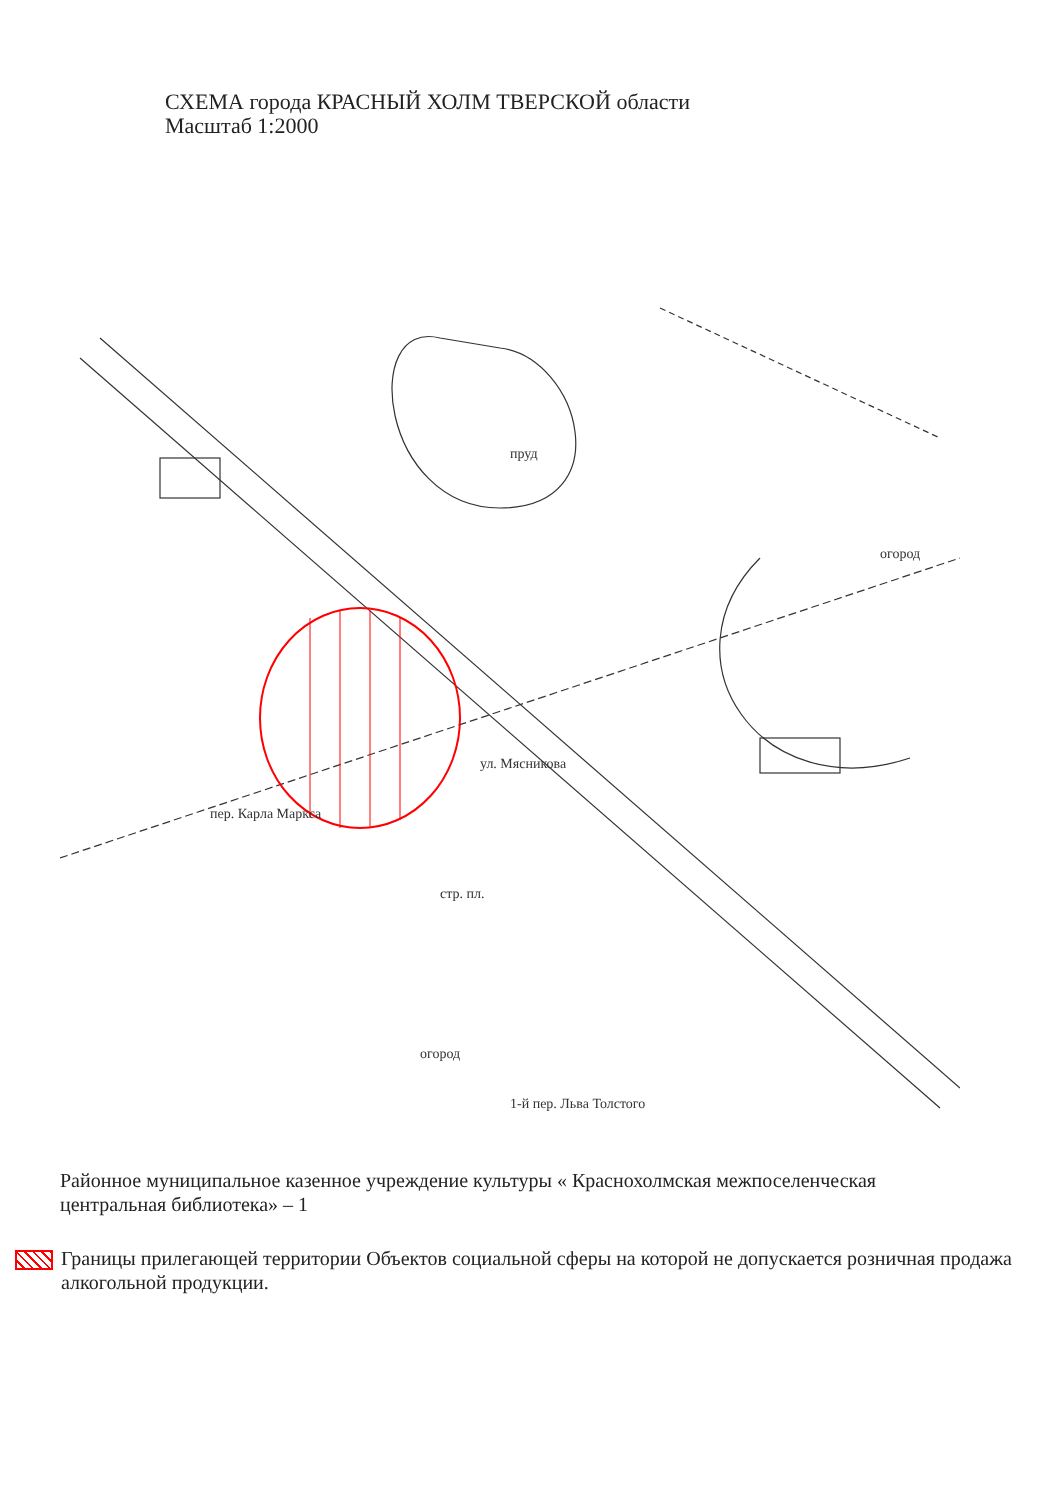СХЕМА города КРАСНЫЙ ХОЛМ ТВЕРСКОЙ области
Масштаб 1:2000
пруд
огород
стр. пл.
огород
пер. Карла Маркса
ул. Мясникова
1-й пер. Льва Толстого
Районное муниципальное казенное учреждение культуры « Краснохолмская межпоселенческая центральная библиотека» – 1
Границы прилегающей территории Объектов социальной сферы на которой не допускается розничная продажа алкогольной продукции.